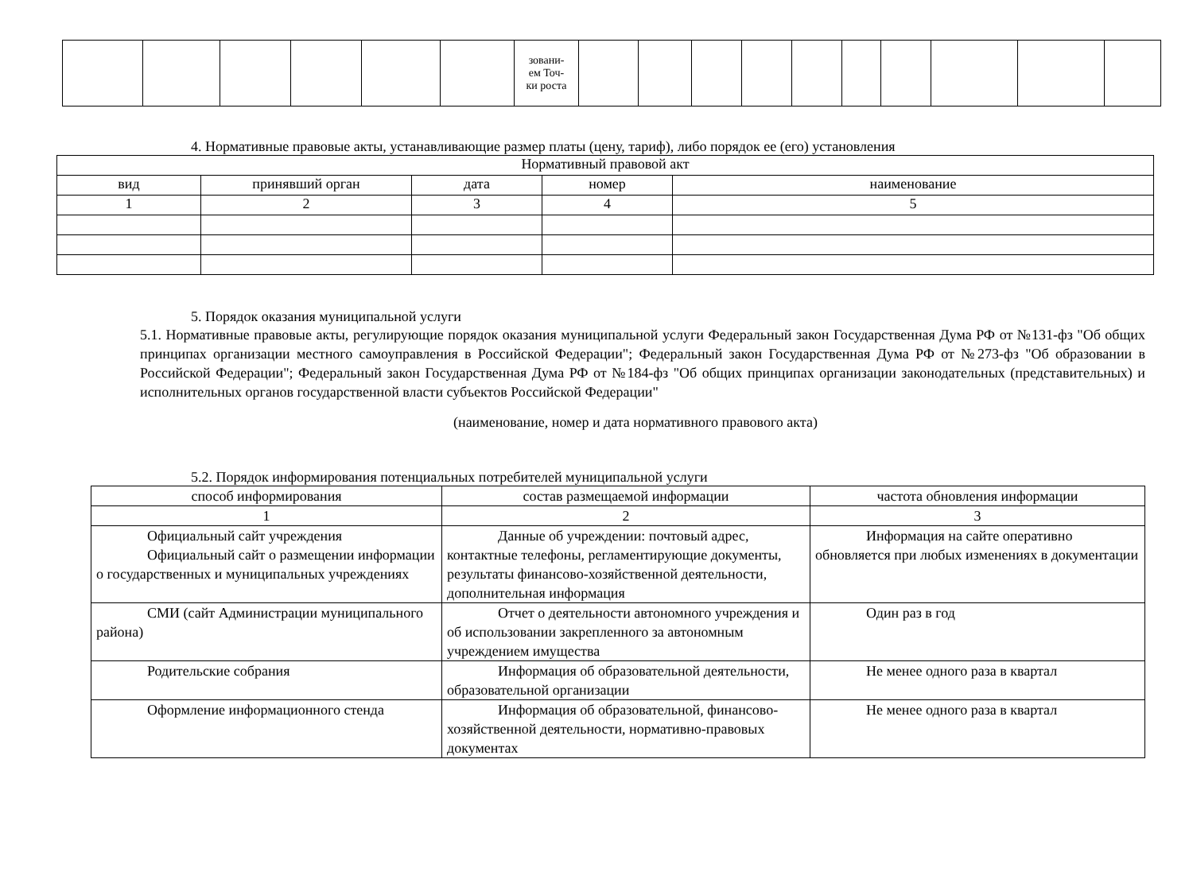| | | | | | | зовани- ем Точ- ки роста | | | | | | | | | | |
4. Нормативные правовые акты, устанавливающие размер платы (цену, тариф), либо порядок ее (его) установления
| Нормативный правовой акт | | | | |
| вид | принявший орган | дата | номер | наименование |
| 1 | 2 | 3 | 4 | 5 |
5. Порядок оказания муниципальной услуги
5.1. Нормативные правовые акты, регулирующие порядок оказания муниципальной услуги Федеральный закон Государственная Дума РФ от №131-фз "Об общих принципах организации местного самоуправления в Российской Федерации"; Федеральный закон Государственная Дума РФ от №273-фз "Об образовании в Российской Федерации"; Федеральный закон Государственная Дума РФ от №184-фз "Об общих принципах организации законодательных (представительных) и исполнительных органов государственной власти субъектов Российской Федерации"
(наименование, номер и дата нормативного правового акта)
5.2. Порядок информирования потенциальных потребителей муниципальной услуги
| способ информирования | состав размещаемой информации | частота обновления информации |
| 1 | 2 | 3 |
| Официальный сайт учреждения Официальный сайт о размещении информации о государственных и муниципальных учреждениях | Данные об учреждении: почтовый адрес, контактные телефоны, регламентирующие документы, результаты финансово-хозяйственной деятельности, дополнительная информация | Информация на сайте оперативно обновляется при любых изменениях в документации |
| СМИ (сайт Администрации муниципального района) | Отчет о деятельности автономного учреждения и об использовании закрепленного за автономным учреждением имущества | Один раз в год |
| Родительские собрания | Информация об образовательной деятельности, образовательной организации | Не менее одного раза в квартал |
| Оформление информационного стенда | Информация об образовательной, финансово-хозяйственной деятельности, нормативно-правовых документах | Не менее одного раза в квартал |